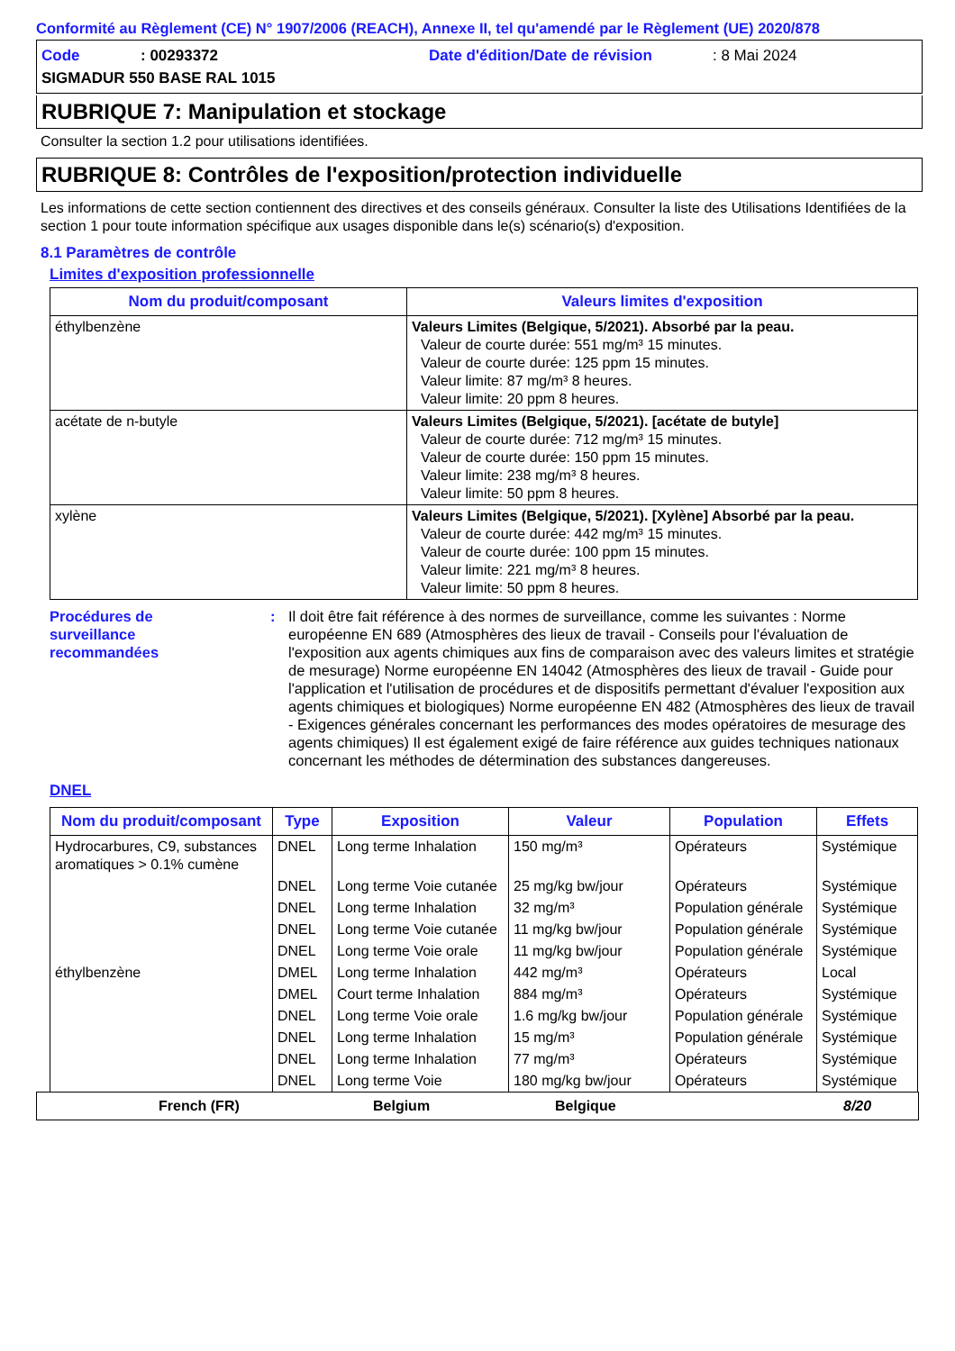Conformité au Règlement (CE) N° 1907/2006 (REACH), Annexe II, tel qu'amendé par le Règlement (UE) 2020/878
Code: 00293372 Date d'édition/Date de révision: 8 Mai 2024
SIGMADUR 550 BASE RAL 1015
RUBRIQUE 7: Manipulation et stockage
Consulter la section 1.2 pour utilisations identifiées.
RUBRIQUE 8: Contrôles de l'exposition/protection individuelle
Les informations de cette section contiennent des directives et des conseils généraux. Consulter la liste des Utilisations Identifiées de la section 1 pour toute information spécifique aux usages disponible dans le(s) scénario(s) d'exposition.
8.1 Paramètres de contrôle
Limites d'exposition professionnelle
| Nom du produit/composant | Valeurs limites d'exposition |
| --- | --- |
| éthylbenzène | Valeurs Limites (Belgique, 5/2021). Absorbé par la peau. Valeur de courte durée: 551 mg/m³ 15 minutes. Valeur de courte durée: 125 ppm 15 minutes. Valeur limite: 87 mg/m³ 8 heures. Valeur limite: 20 ppm 8 heures. |
| acétate de n-butyle | Valeurs Limites (Belgique, 5/2021). [acétate de butyle] Valeur de courte durée: 712 mg/m³ 15 minutes. Valeur de courte durée: 150 ppm 15 minutes. Valeur limite: 238 mg/m³ 8 heures. Valeur limite: 50 ppm 8 heures. |
| xylène | Valeurs Limites (Belgique, 5/2021). [Xylène] Absorbé par la peau. Valeur de courte durée: 442 mg/m³ 15 minutes. Valeur de courte durée: 100 ppm 15 minutes. Valeur limite: 221 mg/m³ 8 heures. Valeur limite: 50 ppm 8 heures. |
Procédures de
surveillance
recommandées
: Il doit être fait référence à des normes de surveillance, comme les suivantes : Norme européenne EN 689 (Atmosphères des lieux de travail - Conseils pour l'évaluation de l'exposition aux agents chimiques aux fins de comparaison avec des valeurs limites et stratégie de mesurage) Norme européenne EN 14042 (Atmosphères des lieux de travail - Guide pour l'application et l'utilisation de procédures et de dispositifs permettant d'évaluer l'exposition aux agents chimiques et biologiques) Norme européenne EN 482 (Atmosphères des lieux de travail - Exigences générales concernant les performances des modes opératoires de mesurage des agents chimiques) Il est également exigé de faire référence aux guides techniques nationaux concernant les méthodes de détermination des substances dangereuses.
DNEL
| Nom du produit/composant | Type | Exposition | Valeur | Population | Effets |
| --- | --- | --- | --- | --- | --- |
| Hydrocarbures, C9, substances aromatiques > 0.1% cumène | DNEL | Long terme Inhalation | 150 mg/m³ | Opérateurs | Systémique |
| | DNEL | Long terme Voie cutanée | 25 mg/kg bw/jour | Opérateurs | Systémique |
| | DNEL | Long terme Inhalation | 32 mg/m³ | Population générale | Systémique |
| | DNEL | Long terme Voie cutanée | 11 mg/kg bw/jour | Population générale | Systémique |
| | DNEL | Long terme Voie orale | 11 mg/kg bw/jour | Population générale | Systémique |
| éthylbenzène | DMEL | Long terme Inhalation | 442 mg/m³ | Opérateurs | Local |
| | DMEL | Court terme Inhalation | 884 mg/m³ | Opérateurs | Systémique |
| | DNEL | Long terme Voie orale | 1.6 mg/kg bw/jour | Population générale | Systémique |
| | DNEL | Long terme Inhalation | 15 mg/m³ | Population générale | Systémique |
| | DNEL | Long terme Inhalation | 77 mg/m³ | Opérateurs | Systémique |
| | DNEL | Long terme Voie | 180 mg/kg bw/jour | Opérateurs | Systémique |
French (FR) Belgium Belgique 8/20